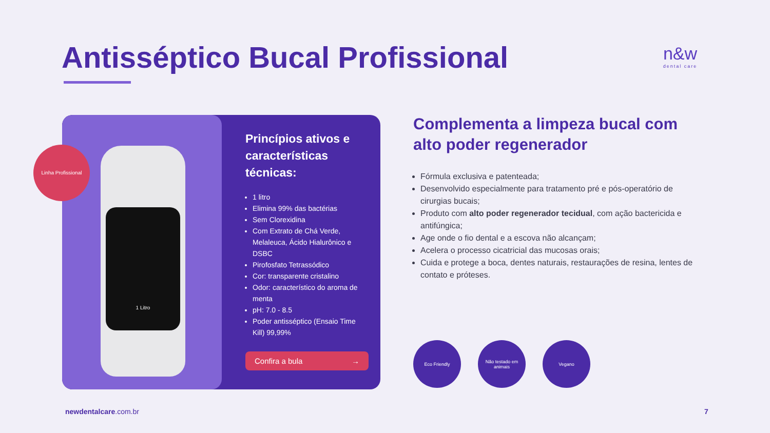Antisséptico Bucal Profissional
n&w
dental care
1 Litro
Princípios ativos e características técnicas:
1 litro
Elimina 99% das bactérias
Sem Clorexidina
Com Extrato de Chá Verde, Melaleuca, Ácido Hialurônico e DSBC
Pirofosfato Tetrassódico
Cor: transparente cristalino
Odor: característico do aroma de menta
pH: 7.0 - 8.5
Poder antisséptico (Ensaio Time Kill) 99,99%
Confira a bula →
Linha Profissional
Complementa a limpeza bucal com alto poder regenerador
Fórmula exclusiva e patenteada;
Desenvolvido especialmente para tratamento pré e pós-operatório de cirurgias bucais;
Produto com alto poder regenerador tecidual, com ação bactericida e antifúngica;
Age onde o fio dental e a escova não alcançam;
Acelera o processo cicatricial das mucosas orais;
Cuida e protege a boca, dentes naturais, restaurações de resina, lentes de contato e próteses.
Eco Friendly Não testado em animais
Vegano
newdentalcare.com.br 7